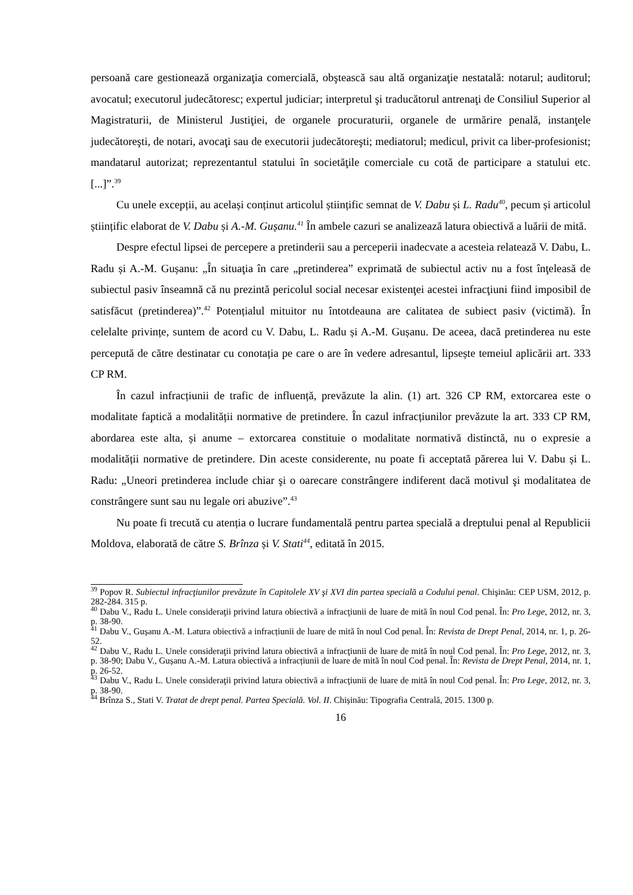persoană care gestionează organizaţia comercială, obştească sau altă organizaţie nestatală: notarul; auditorul; avocatul; executorul judecătoresc; expertul judiciar; interpretul şi traducătorul antrenaţi de Consiliul Superior al Magistraturii, de Ministerul Justiţiei, de organele procuraturii, organele de urmărire penală, instanţele judecătoreşti, de notari, avocaţi sau de executorii judecătoreşti; mediatorul; medicul, privit ca liber-profesionist; mandatarul autorizat; reprezentantul statului în societăţile comerciale cu cotă de participare a statului etc. [...]”.<sup>39</sup>
Cu unele excepții, au același conținut articolul științific semnat de V. Dabu și L. Radu<sup>40</sup>, pecum și articolul științific elaborat de V. Dabu și A.-M. Gușanu.<sup>41</sup> În ambele cazuri se analizează latura obiectivă a luării de mită.
Despre efectul lipsei de percepere a pretinderii sau a perceperii inadecvate a acesteia relatează V. Dabu, L. Radu și A.-M. Gușanu: „În situaţia în care „pretinderea” exprimată de subiectul activ nu a fost înţeleasă de subiectul pasiv înseamnă că nu prezintă pericolul social necesar existenţei acestei infracţiuni fiind imposibil de satisfăcut (pretinderea)”.<sup>42</sup> Potențialul mituitor nu întotdeauna are calitatea de subiect pasiv (victimă). În celelalte privințe, suntem de acord cu V. Dabu, L. Radu și A.-M. Gușanu. De aceea, dacă pretinderea nu este percepută de către destinatar cu conotația pe care o are în vedere adresantul, lipsește temeiul aplicării art. 333 CP RM.
În cazul infracțiunii de trafic de influență, prevăzute la alin. (1) art. 326 CP RM, extorcarea este o modalitate faptică a modalității normative de pretindere. În cazul infracțiunilor prevăzute la art. 333 CP RM, abordarea este alta, și anume – extorcarea constituie o modalitate normativă distinctă, nu o expresie a modalității normative de pretindere. Din aceste considerente, nu poate fi acceptată părerea lui V. Dabu și L. Radu: „Uneori pretinderea include chiar şi o oarecare constrângere indiferent dacă motivul şi modalitatea de constrângere sunt sau nu legale ori abuzive”.<sup>43</sup>
Nu poate fi trecută cu atenția o lucrare fundamentală pentru partea specială a dreptului penal al Republicii Moldova, elaborată de către S. Brînza și V. Stati<sup>44</sup>, editată în 2015.
<sup>39</sup> Popov R. Subiectul infracţiunilor prevăzute în Capitolele XV şi XVI din partea specială a Codului penal. Chişinău: CEP USM, 2012, p. 282-284. 315 p.
<sup>40</sup> Dabu V., Radu L. Unele consideraţii privind latura obiectivă a infracţiunii de luare de mită în noul Cod penal. În: Pro Lege, 2012, nr. 3, p. 38-90.
<sup>41</sup> Dabu V., Gușanu A.-M. Latura obiectivă a infracțiunii de luare de mită în noul Cod penal. În: Revista de Drept Penal, 2014, nr. 1, p. 26-52.
<sup>42</sup> Dabu V., Radu L. Unele consideraţii privind latura obiectivă a infracţiunii de luare de mită în noul Cod penal. În: Pro Lege, 2012, nr. 3, p. 38-90; Dabu V., Gușanu A.-M. Latura obiectivă a infracțiunii de luare de mită în noul Cod penal. În: Revista de Drept Penal, 2014, nr. 1, p. 26-52.
<sup>43</sup> Dabu V., Radu L. Unele consideraţii privind latura obiectivă a infracţiunii de luare de mită în noul Cod penal. În: Pro Lege, 2012, nr. 3, p. 38-90.
<sup>44</sup> Brînza S., Stati V. Tratat de drept penal. Partea Specială. Vol. II. Chișinău: Tipografia Centrală, 2015. 1300 p.
16